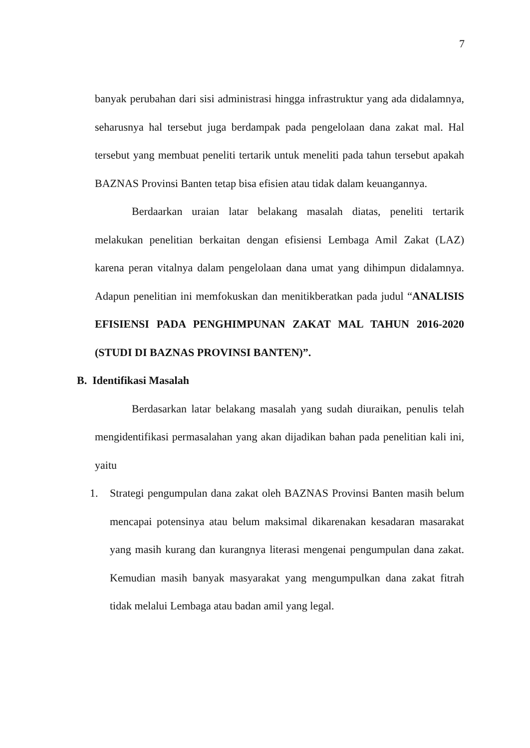7
banyak perubahan dari sisi administrasi hingga infrastruktur yang ada didalamnya, seharusnya hal tersebut juga berdampak pada pengelolaan dana zakat mal. Hal tersebut yang membuat peneliti tertarik untuk meneliti pada tahun tersebut apakah BAZNAS Provinsi Banten tetap bisa efisien atau tidak dalam keuangannya.
Berdaarkan uraian latar belakang masalah diatas, peneliti tertarik melakukan penelitian berkaitan dengan efisiensi Lembaga Amil Zakat (LAZ) karena peran vitalnya dalam pengelolaan dana umat yang dihimpun didalamnya. Adapun penelitian ini memfokuskan dan menitikberatkan pada judul “ANALISIS EFISIENSI PADA PENGHIMPUNAN ZAKAT MAL TAHUN 2016-2020 (STUDI DI BAZNAS PROVINSI BANTEN)”.
B. Identifikasi Masalah
Berdasarkan latar belakang masalah yang sudah diuraikan, penulis telah mengidentifikasi permasalahan yang akan dijadikan bahan pada penelitian kali ini, yaitu
1. Strategi pengumpulan dana zakat oleh BAZNAS Provinsi Banten masih belum mencapai potensinya atau belum maksimal dikarenakan kesadaran masarakat yang masih kurang dan kurangnya literasi mengenai pengumpulan dana zakat. Kemudian masih banyak masyarakat yang mengumpulkan dana zakat fitrah tidak melalui Lembaga atau badan amil yang legal.